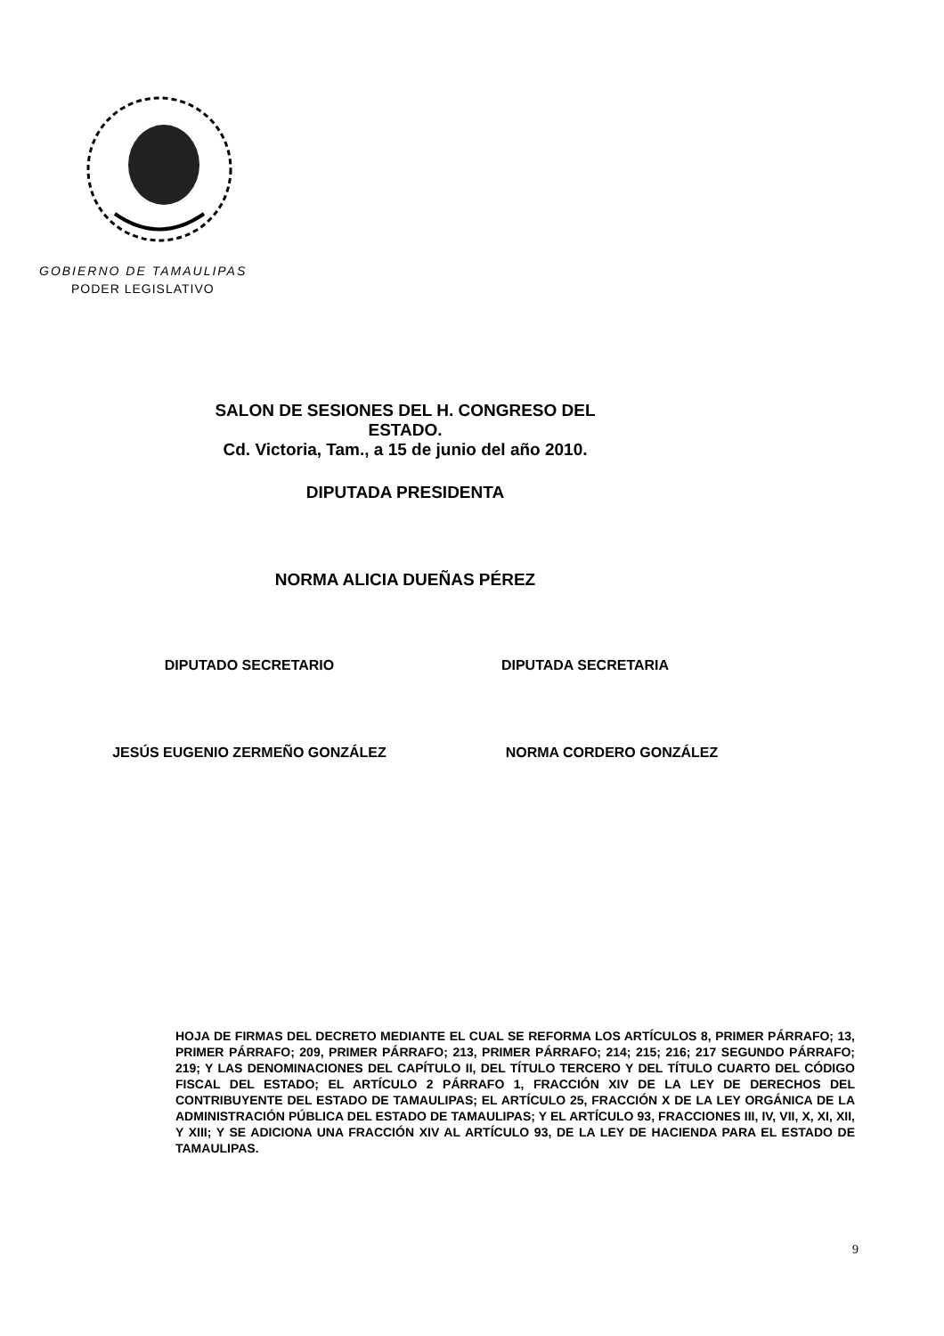GOBIERNO DE TAMAULIPAS
PODER LEGISLATIVO
SALON DE SESIONES DEL H. CONGRESO DEL ESTADO.
Cd. Victoria, Tam., a 15 de junio del año 2010.
DIPUTADA PRESIDENTA
NORMA ALICIA DUEÑAS PÉREZ
DIPUTADO SECRETARIO DIPUTADA SECRETARIA
JESÚS EUGENIO ZERMEÑO GONZÁLEZ NORMA CORDERO GONZÁLEZ
HOJA DE FIRMAS DEL DECRETO MEDIANTE EL CUAL SE REFORMA LOS ARTÍCULOS 8, PRIMER PÁRRAFO; 13, PRIMER PÁRRAFO; 209, PRIMER PÁRRAFO; 213, PRIMER PÁRRAFO; 214; 215; 216; 217 SEGUNDO PÁRRAFO; 219; Y LAS DENOMINACIONES DEL CAPÍTULO II, DEL TÍTULO TERCERO Y DEL TÍTULO CUARTO DEL CÓDIGO FISCAL DEL ESTADO; EL ARTÍCULO 2 PÁRRAFO 1, FRACCIÓN XIV DE LA LEY DE DERECHOS DEL CONTRIBUYENTE DEL ESTADO DE TAMAULIPAS; EL ARTÍCULO 25, FRACCIÓN X DE LA LEY ORGÁNICA DE LA ADMINISTRACIÓN PÚBLICA DEL ESTADO DE TAMAULIPAS; Y EL ARTÍCULO 93, FRACCIONES III, IV, VII, X, XI, XII, Y XIII; Y SE ADICIONA UNA FRACCIÓN XIV AL ARTÍCULO 93, DE LA LEY DE HACIENDA PARA EL ESTADO DE TAMAULIPAS.
9